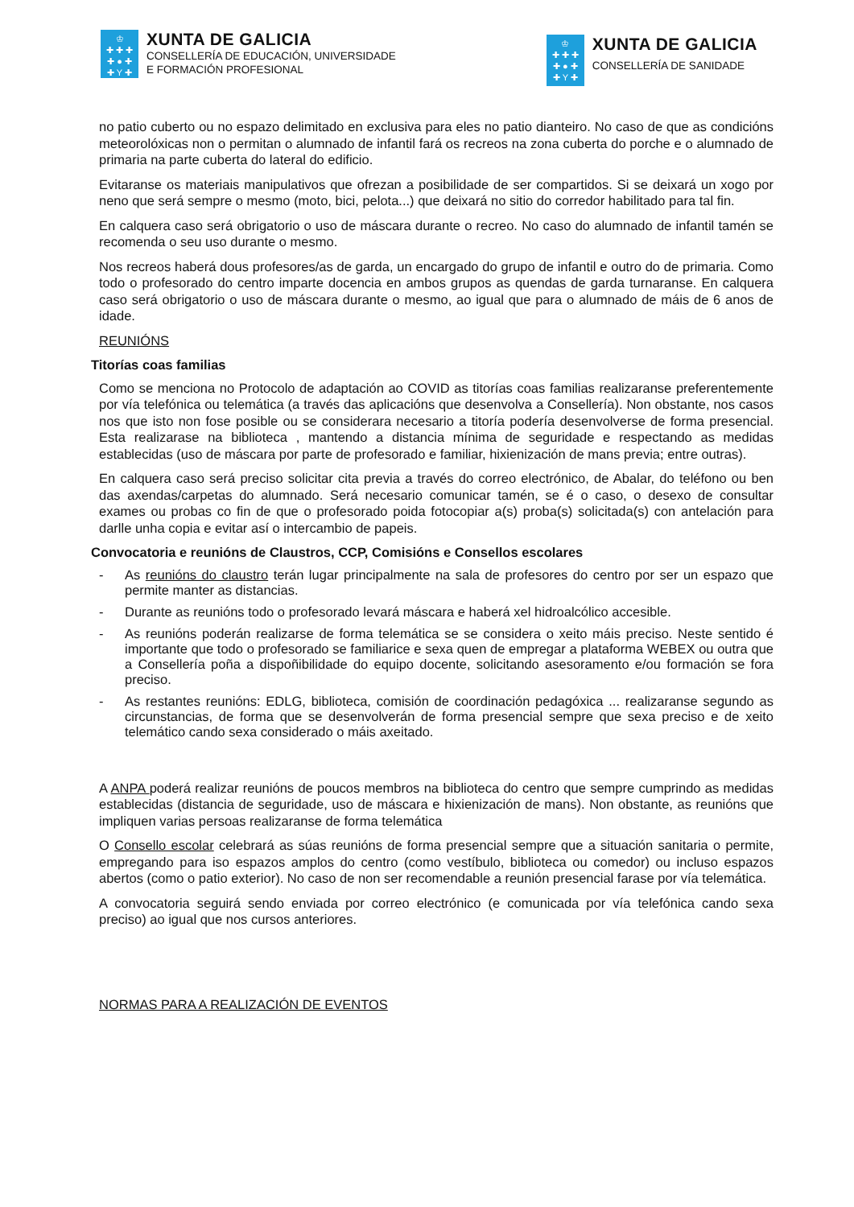♔
✚ ✚ ✚
✚ ● ✚
✚ Y ✚
XUNTA DE GALICIA
CONSELLERÍA DE EDUCACIÓN, UNIVERSIDADE
E FORMACIÓN PROFESIONAL
♔
✚ ✚ ✚
✚ ● ✚
✚ Y ✚
XUNTA DE GALICIA
CONSELLERÍA DE SANIDADE
no patio cuberto ou no espazo delimitado en exclusiva para eles no patio dianteiro. No caso de que as condicións meteorolóxicas non o permitan o alumnado de infantil fará os recreos na zona cuberta do porche e o alumnado de primaria na parte cuberta do lateral do edificio.
Evitaranse os materiais manipulativos que ofrezan a posibilidade de ser compartidos. Si se deixará un xogo por neno que será sempre o mesmo (moto, bici, pelota...) que deixará no sitio do corredor habilitado para tal fin.
En calquera caso será obrigatorio o uso de máscara durante o recreo. No caso do alumnado de infantil tamén se recomenda o seu uso durante o mesmo.
Nos recreos haberá dous profesores/as de garda, un encargado do grupo de infantil e outro do de primaria. Como todo o profesorado do centro imparte docencia en ambos grupos as quendas de garda turnaranse. En calquera caso será obrigatorio o uso de máscara durante o mesmo, ao igual que para o alumnado de máis de 6 anos de idade.
REUNIÓNS
Titorías coas familias
Como se menciona no Protocolo de adaptación ao COVID as titorías coas familias realizaranse preferentemente por vía telefónica ou telemática (a través das aplicacións que desenvolva a Consellería). Non obstante, nos casos nos que isto non fose posible ou se considerara necesario a titoría podería desenvolverse de forma presencial. Esta realizarase na biblioteca , mantendo a distancia mínima de seguridade e respectando as medidas establecidas (uso de máscara por parte de profesorado e familiar, hixienización de mans previa; entre outras).
En calquera caso será preciso solicitar cita previa a través do correo electrónico, de Abalar, do teléfono ou ben das axendas/carpetas do alumnado. Será necesario comunicar tamén, se é o caso, o desexo de consultar exames ou probas co fin de que o profesorado poida fotocopiar a(s) proba(s) solicitada(s) con antelación para darlle unha copia e evitar así o intercambio de papeis.
Convocatoria e reunións de Claustros, CCP, Comisións e Consellos escolares
- As reunións do claustro terán lugar principalmente na sala de profesores do centro por ser un espazo que permite manter as distancias.
- Durante as reunións todo o profesorado levará máscara e haberá xel hidroalcólico accesible.
- As reunións poderán realizarse de forma telemática se se considera o xeito máis preciso. Neste sentido é importante que todo o profesorado se familiarice e sexa quen de empregar a plataforma WEBEX ou outra que a Consellería poña a dispoñibilidade do equipo docente, solicitando asesoramento e/ou formación se fora preciso.
- As restantes reunións: EDLG, biblioteca, comisión de coordinación pedagóxica ... realizaranse segundo as circunstancias, de forma que se desenvolverán de forma presencial sempre que sexa preciso e de xeito telemático cando sexa considerado o máis axeitado.
A ANPA poderá realizar reunións de poucos membros na biblioteca do centro que sempre cumprindo as medidas establecidas (distancia de seguridade, uso de máscara e hixienización de mans). Non obstante, as reunións que impliquen varias persoas realizaranse de forma telemática
O Consello escolar celebrará as súas reunións de forma presencial sempre que a situación sanitaria o permite, empregando para iso espazos amplos do centro (como vestíbulo, biblioteca ou comedor) ou incluso espazos abertos (como o patio exterior). No caso de non ser recomendable a reunión presencial farase por vía telemática.
A convocatoria seguirá sendo enviada por correo electrónico (e comunicada por vía telefónica cando sexa preciso) ao igual que nos cursos anteriores.
NORMAS PARA A REALIZACIÓN DE EVENTOS